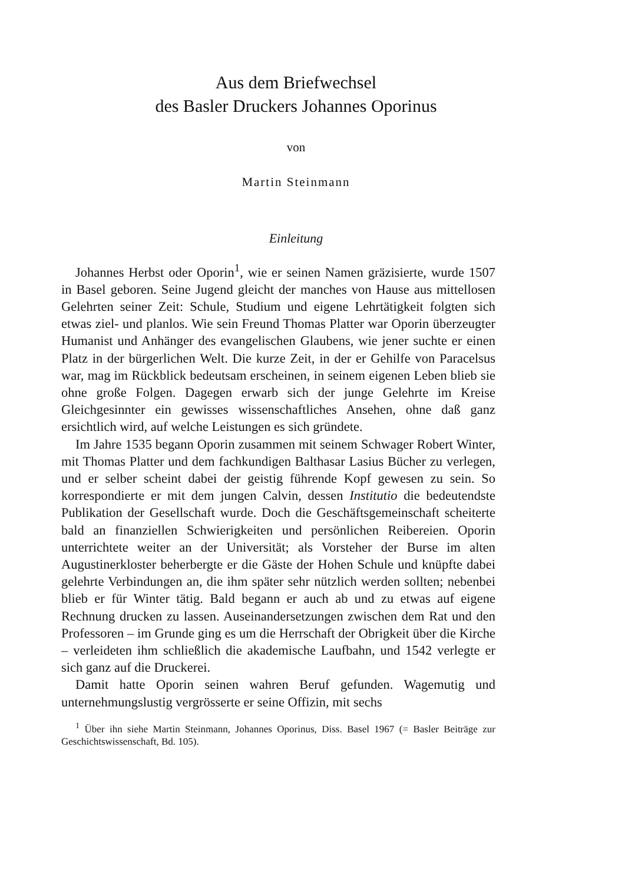Aus dem Briefwechsel
des Basler Druckers Johannes Oporinus
von
Martin Steinmann
Einleitung
Johannes Herbst oder Oporin<sup>1</sup>, wie er seinen Namen gräzisierte, wurde 1507 in Basel geboren. Seine Jugend gleicht der manches von Hause aus mittellosen Gelehrten seiner Zeit: Schule, Studium und eigene Lehrtätigkeit folgten sich etwas ziel- und planlos. Wie sein Freund Thomas Platter war Oporin überzeugter Humanist und Anhänger des evangelischen Glaubens, wie jener suchte er einen Platz in der bürgerlichen Welt. Die kurze Zeit, in der er Gehilfe von Paracelsus war, mag im Rückblick bedeutsam erscheinen, in seinem eigenen Leben blieb sie ohne große Folgen. Dagegen erwarb sich der junge Gelehrte im Kreise Gleichgesinnter ein gewisses wissenschaftliches Ansehen, ohne daß ganz ersichtlich wird, auf welche Leistungen es sich gründete.
Im Jahre 1535 begann Oporin zusammen mit seinem Schwager Robert Winter, mit Thomas Platter und dem fachkundigen Balthasar Lasius Bücher zu verlegen, und er selber scheint dabei der geistig führende Kopf gewesen zu sein. So korrespondierte er mit dem jungen Calvin, dessen Institutio die bedeutendste Publikation der Gesellschaft wurde. Doch die Geschäftsgemeinschaft scheiterte bald an finanziellen Schwierigkeiten und persönlichen Reibereien. Oporin unterrichtete weiter an der Universität; als Vorsteher der Burse im alten Augustinerkloster beherbergte er die Gäste der Hohen Schule und knüpfte dabei gelehrte Verbindungen an, die ihm später sehr nützlich werden sollten; nebenbei blieb er für Winter tätig. Bald begann er auch ab und zu etwas auf eigene Rechnung drucken zu lassen. Auseinandersetzungen zwischen dem Rat und den Professoren – im Grunde ging es um die Herrschaft der Obrigkeit über die Kirche – verleideten ihm schließlich die akademische Laufbahn, und 1542 verlegte er sich ganz auf die Druckerei.
Damit hatte Oporin seinen wahren Beruf gefunden. Wagemutig und unternehmungslustig vergrösserte er seine Offizin, mit sechs
<sup>1</sup> Über ihn siehe Martin Steinmann, Johannes Oporinus, Diss. Basel 1967 (= Basler Beiträge zur Geschichtswissenschaft, Bd. 105).